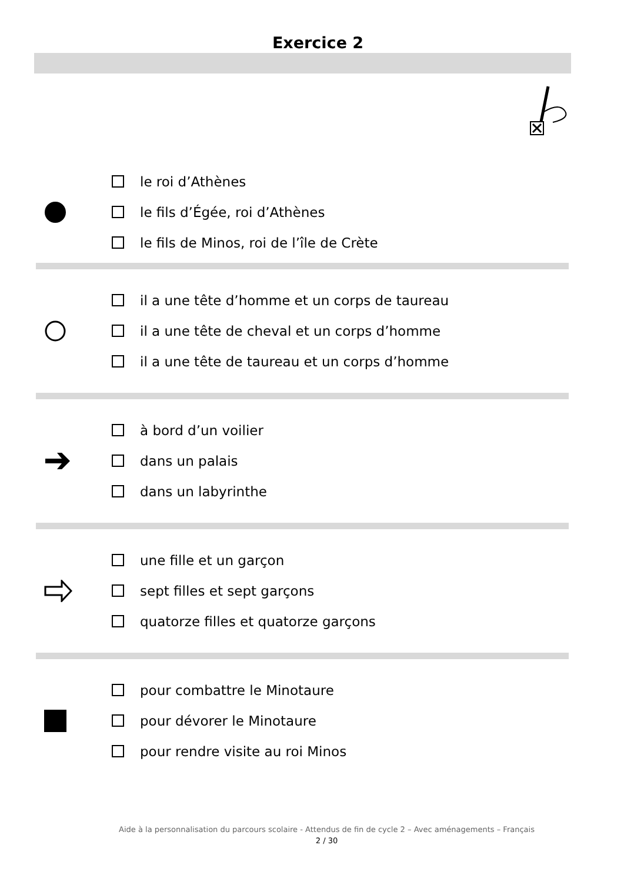Exercice 2
le roi d’Athènes
le fils d’Égée, roi d’Athènes
le fils de Minos, roi de l’île de Crète
il a une tête d’homme et un corps de taureau
il a une tête de cheval et un corps d’homme
il a une tête de taureau et un corps d’homme
à bord d’un voilier
dans un palais
dans un labyrinthe
une fille et un garçon
sept filles et sept garçons
quatorze filles et quatorze garçons
pour combattre le Minotaure
pour dévorer le Minotaure
pour rendre visite au roi Minos
Aide à la personnalisation du parcours scolaire - Attendus de fin de cycle 2 – Avec aménagements – Français
2 / 30